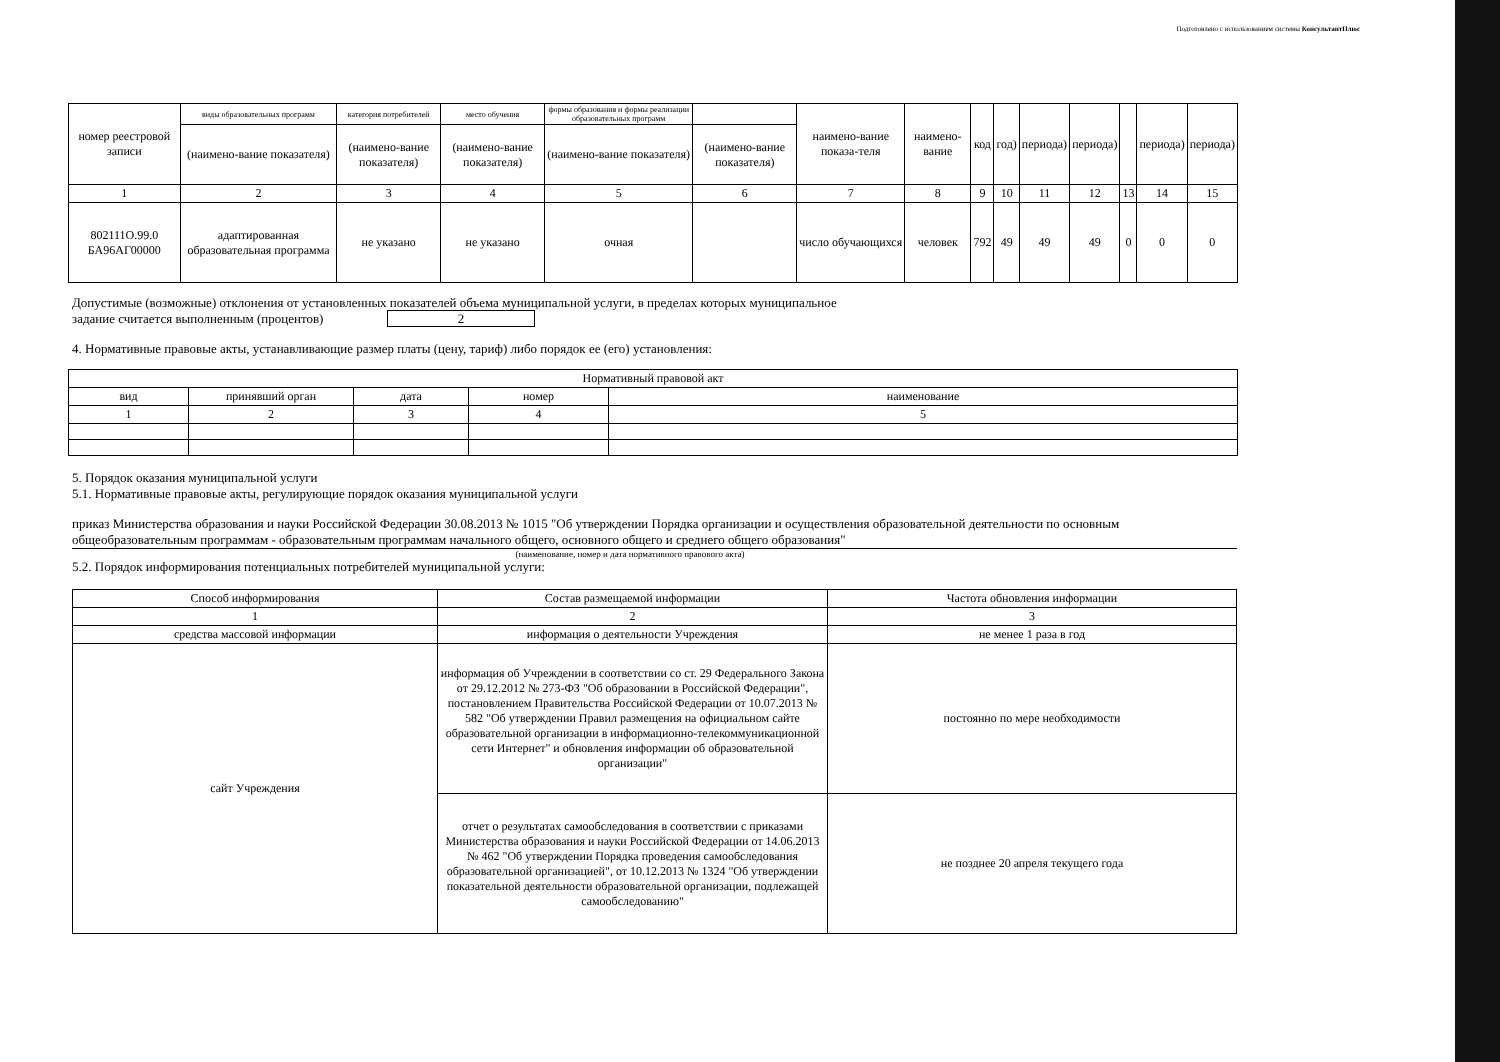Подготовлено с использованием системы КонсультантПлюс
| номер реестровой записи | виды образовательных программ | категория потребителей | место обучения | формы образования и формы реализации образовательных программ | | наимено-вание показа-теля | наимено-вание | код | год) | периода) | периода) | | периода) | периода) |
| | (наимено-вание показателя) | (наимено-вание показателя) | (наимено-вание показателя) | (наимено-вание показателя) | (наимено-вание показателя) | | | | | | | | | |
| 1 | 2 | 3 | 4 | 5 | 6 | 7 | 8 | 9 | 10 | 11 | 12 | 13 | 14 | 15 |
| 802111О.99.0 БА96АГ00000 | адаптированная образовательная программа | не указано | не указано | очная | | число обучающихся | человек | 792 | 49 | 49 | 49 | 0 | 0 | 0 |
Допустимые (возможные) отклонения от установленных показателей объема муниципальной услуги, в пределах которых муниципальное
задание считается выполненным (процентов) 2
4. Нормативные правовые акты, устанавливающие размер платы (цену, тариф) либо порядок ее (его) установления:
| Нормативный правовой акт | | | | |
| вид | принявший орган | дата | номер | наименование |
| 1 | 2 | 3 | 4 | 5 |
5. Порядок оказания муниципальной услуги
5.1. Нормативные правовые акты, регулирующие порядок оказания муниципальной услуги
приказ Министерства образования и науки Российской Федерации 30.08.2013 № 1015 "Об утверждении Порядка организации и осуществления образовательной деятельности по основным общеобразовательным программам - образовательным программам начального общего, основного общего и среднего общего образования"
(наименование, номер и дата нормативного правового акта)
5.2. Порядок информирования потенциальных потребителей муниципальной услуги:
| Способ информирования | Состав размещаемой информации | Частота обновления информации |
| 1 | 2 | 3 |
| средства массовой информации | информация о деятельности Учреждения | не менее 1 раза в год |
| сайт Учреждения | информация об Учреждении в соответствии со ст. 29 Федерального Закона от 29.12.2012 № 273-ФЗ "Об образовании в Российской Федерации", постановлением Правительства Российской Федерации от 10.07.2013 № 582 "Об утверждении Правил размещения на официальном сайте образовательной организации в информационно-телекоммуникационной сети Интернет" и обновления информации об образовательной организации" | постоянно по мере необходимости |
| | отчет о результатах самообследования в соответствии с приказами Министерства образования и науки Российской Федерации от 14.06.2013 № 462 "Об утверждении Порядка проведения самообследования образовательной организацией", от 10.12.2013 № 1324 "Об утверждении показательной деятельности образовательной организации, подлежащей самообследованию" | не позднее 20 апреля текущего года |